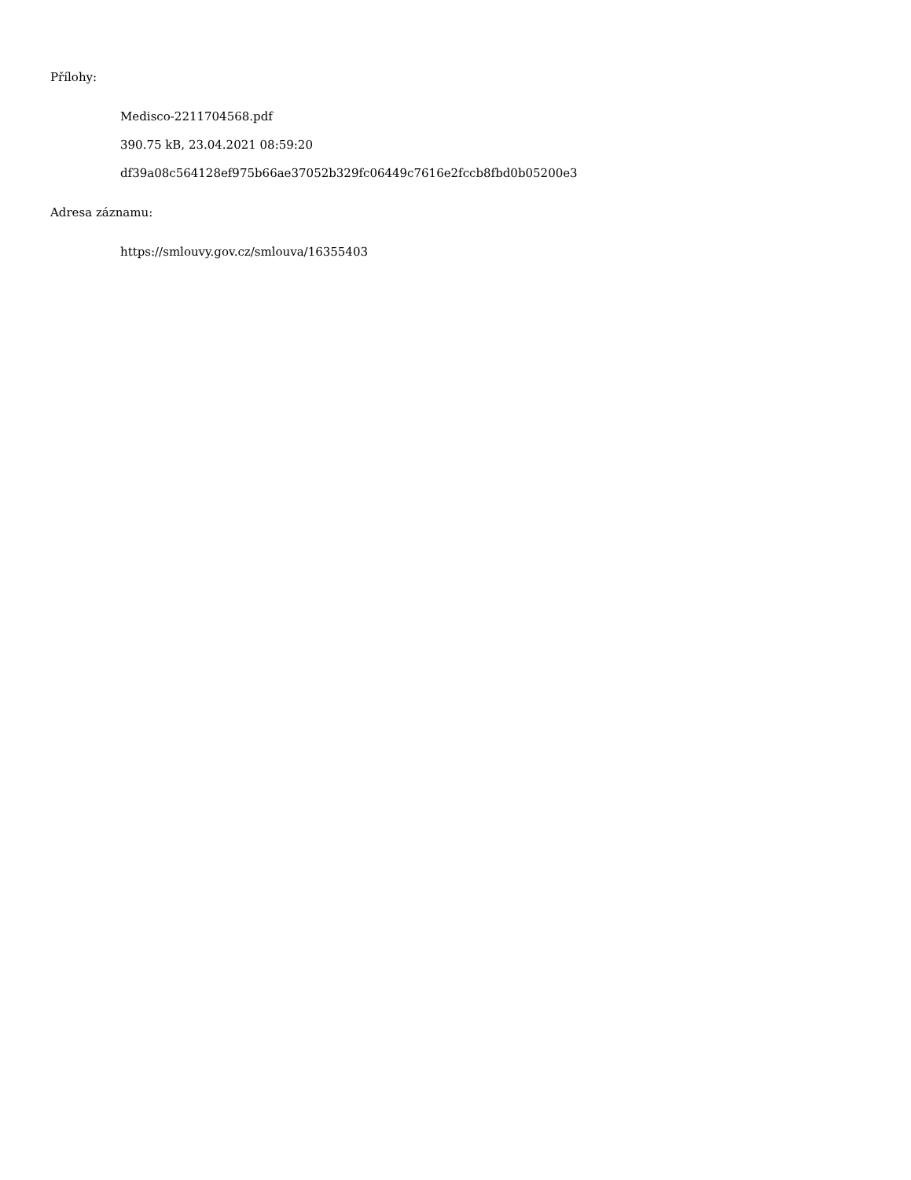Přílohy:
Medisco-2211704568.pdf
390.75 kB, 23.04.2021 08:59:20
df39a08c564128ef975b66ae37052b329fc06449c7616e2fccb8fbd0b05200e3
Adresa záznamu:
https://smlouvy.gov.cz/smlouva/16355403